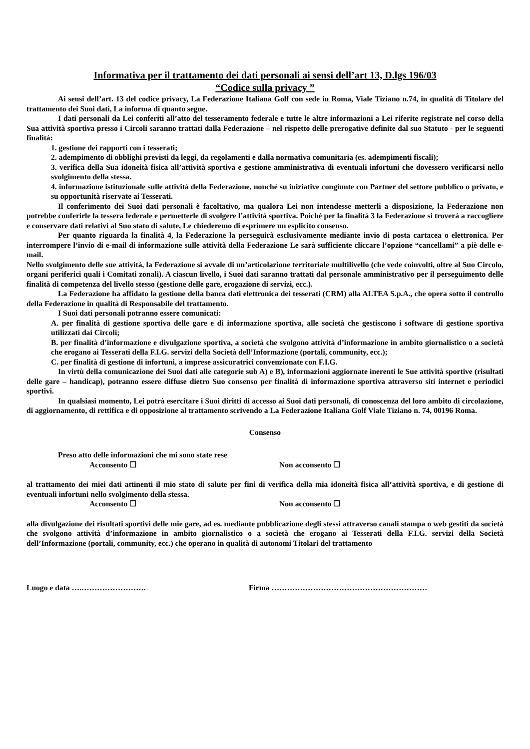Informativa per il trattamento dei dati personali ai sensi dell’art 13, D.lgs 196/03
“Codice sulla privacy ”
Ai sensi dell’art. 13 del codice privacy, La Federazione Italiana Golf con sede in Roma, Viale Tiziano n.74, in qualità di Titolare del trattamento dei Suoi dati, La informa di quanto segue.
I dati personali da Lei conferiti all’atto del tesseramento federale e tutte le altre informazioni a Lei riferite registrate nel corso della Sua attività sportiva presso i Circoli saranno trattati dalla Federazione – nel rispetto delle prerogative definite dal suo Statuto - per le seguenti finalità:
1. gestione dei rapporti con i tesserati;
2. adempimento di obblighi previsti da leggi, da regolamenti e dalla normativa comunitaria (es. adempimenti fiscali);
3. verifica della Sua idoneità fisica all’attività sportiva e gestione amministrativa di eventuali infortuni che dovessero verificarsi nello svolgimento della stessa.
4. informazione istituzionale sulle attività della Federazione, nonché su iniziative congiunte con Partner del settore pubblico o privato, e su opportunità riservate ai Tesserati.
Il conferimento dei Suoi dati personali è facoltativo, ma qualora Lei non intendesse metterli a disposizione, la Federazione non potrebbe conferirle la tessera federale e permetterle di svolgere l’attività sportiva. Poiché per la finalità 3 la Federazione si troverà a raccogliere e conservare dati relativi al Suo stato di salute, Le chiederemo di esprimere un esplicito consenso.
Per quanto riguarda la finalità 4, la Federazione la perseguirà esclusivamente mediante invio di posta cartacea o elettronica. Per interrompere l’invio di e-mail di informazione sulle attività della Federazione Le sarà sufficiente cliccare l’opzione “cancellami” a piè delle e-mail.
Nello svolgimento delle sue attività, la Federazione si avvale di un’articolazione territoriale multilivello (che vede coinvolti, oltre al Suo Circolo, organi periferici quali i Comitati zonali). A ciascun livello, i Suoi dati saranno trattati dal personale amministrativo per il perseguimento delle finalità di competenza del livello stesso (gestione delle gare, erogazione di servizi, ecc.).
La Federazione ha affidato la gestione della banca dati elettronica dei tesserati (CRM) alla ALTEA S.p.A., che opera sotto il controllo della Federazione in qualità di Responsabile del trattamento.
I Suoi dati personali potranno essere comunicati:
A. per finalità di gestione sportiva delle gare e di informazione sportiva, alle società che gestiscono i software di gestione sportiva utilizzati dai Circoli;
B. per finalità d’informazione e divulgazione sportiva, a società che svolgono attività d’informazione in ambito giornalistico o a società che erogano ai Tesserati della F.I.G. servizi della Società dell’Informazione (portali, community, ecc.);
C. per finalità di gestione di infortuni, a imprese assicuratrici convenzionate con F.I.G.
In virtù della comunicazione dei Suoi dati alle categorie sub A) e B), informazioni aggiornate inerenti le Sue attività sportive (risultati delle gare – handicap), potranno essere diffuse dietro Suo consenso per finalità di informazione sportiva attraverso siti internet e periodici sportivi.
In qualsiasi momento, Lei potrà esercitare i Suoi diritti di accesso ai Suoi dati personali, di conoscenza del loro ambito di circolazione, di aggiornamento, di rettifica e di opposizione al trattamento scrivendo a La Federazione Italiana Golf Viale Tiziano n. 74, 00196 Roma.
Consenso
Preso atto delle informazioni che mi sono state rese
Acconsento ☐ Non acconsento ☐
al trattamento dei miei dati attinenti il mio stato di salute per fini di verifica della mia idoneità fisica all’attività sportiva, e di gestione di eventuali infortuni nello svolgimento della stessa.
Acconsento ☐ Non acconsento ☐
alla divulgazione dei risultati sportivi delle mie gare, ad es. mediante pubblicazione degli stessi attraverso canali stampa o web gestiti da società che svolgono attività d’informazione in ambito giornalistico o a società che erogano ai Tesserati della F.I.G. servizi della Società dell’Informazione (portali, community, ecc.) che operano in qualità di autonomi Titolari del trattamento
Luogo e data ….……………………. Firma ……………………………………………………